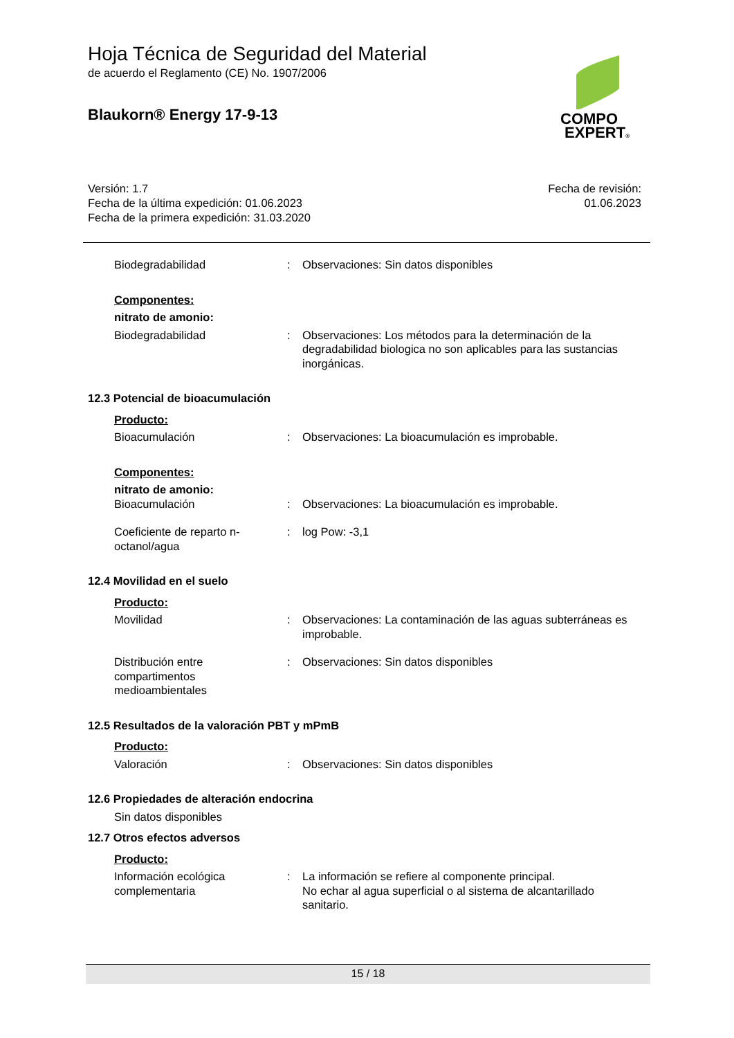Hoja Técnica de Seguridad del Material
de acuerdo el Reglamento (CE) No. 1907/2006
Blaukorn® Energy 17-9-13
COMPO
EXPERT®
Versión: 1.7
Fecha de la última expedición: 01.06.2023
Fecha de la primera expedición: 31.03.2020
Fecha de revisión:
01.06.2023
Biodegradabilidad : Observaciones: Sin datos disponibles
Componentes:
nitrato de amonio:
Biodegradabilidad : Observaciones: Los métodos para la determinación de la degradabilidad biologica no son aplicables para las sustancias inorgánicas.
12.3 Potencial de bioacumulación
Producto:
Bioacumulación : Observaciones: La bioacumulación es improbable.
Componentes:
nitrato de amonio:
Bioacumulación : Observaciones: La bioacumulación es improbable.
Coeficiente de reparto n-octanol/agua
: log Pow: -3,1
12.4 Movilidad en el suelo
Producto:
Movilidad : Observaciones: La contaminación de las aguas subterráneas es improbable.
Distribución entre compartimentos medioambientales
: Observaciones: Sin datos disponibles
12.5 Resultados de la valoración PBT y mPmB
Producto:
Valoración : Observaciones: Sin datos disponibles
12.6 Propiedades de alteración endocrina
Sin datos disponibles
12.7 Otros efectos adversos
Producto:
Información ecológica complementaria
: La información se refiere al componente principal.
No echar al agua superficial o al sistema de alcantarillado sanitario.
15 / 18